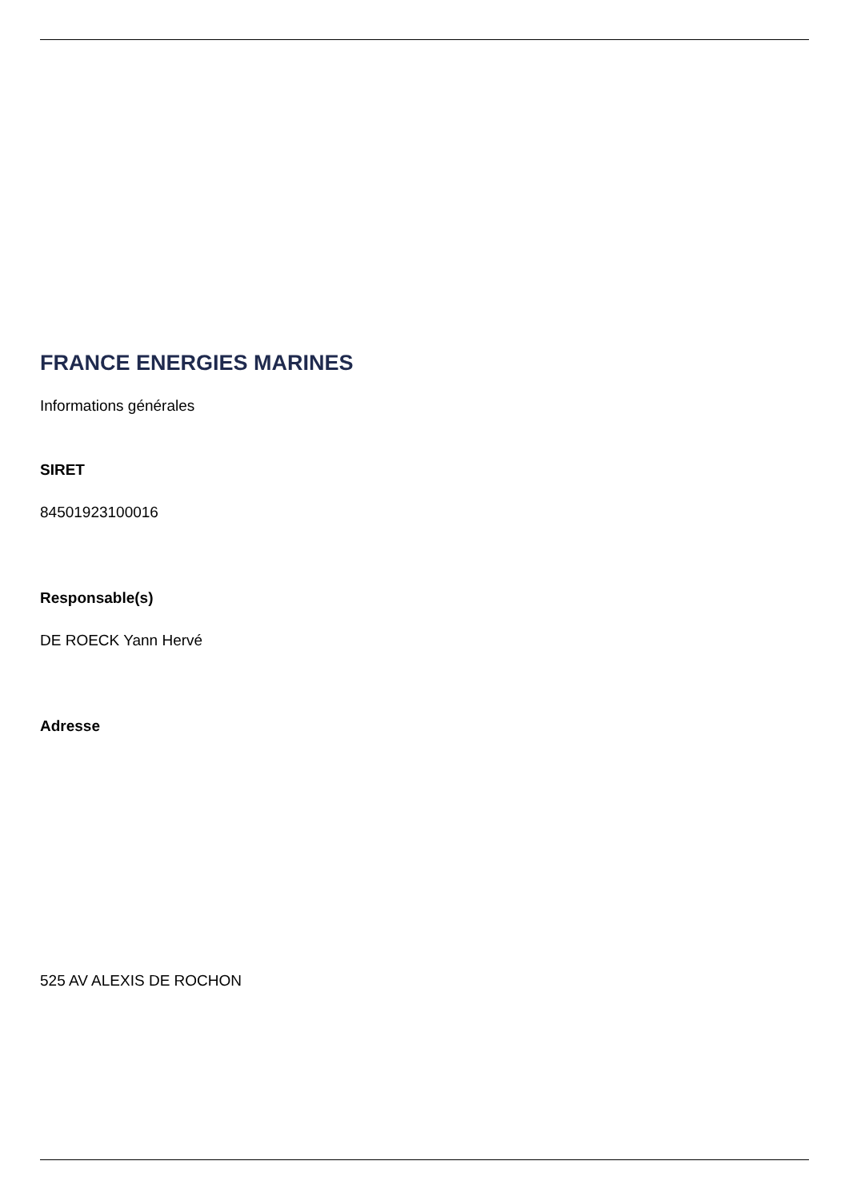FRANCE ENERGIES MARINES
Informations générales
SIRET
84501923100016
Responsable(s)
DE ROECK Yann Hervé
Adresse
525 AV ALEXIS DE ROCHON